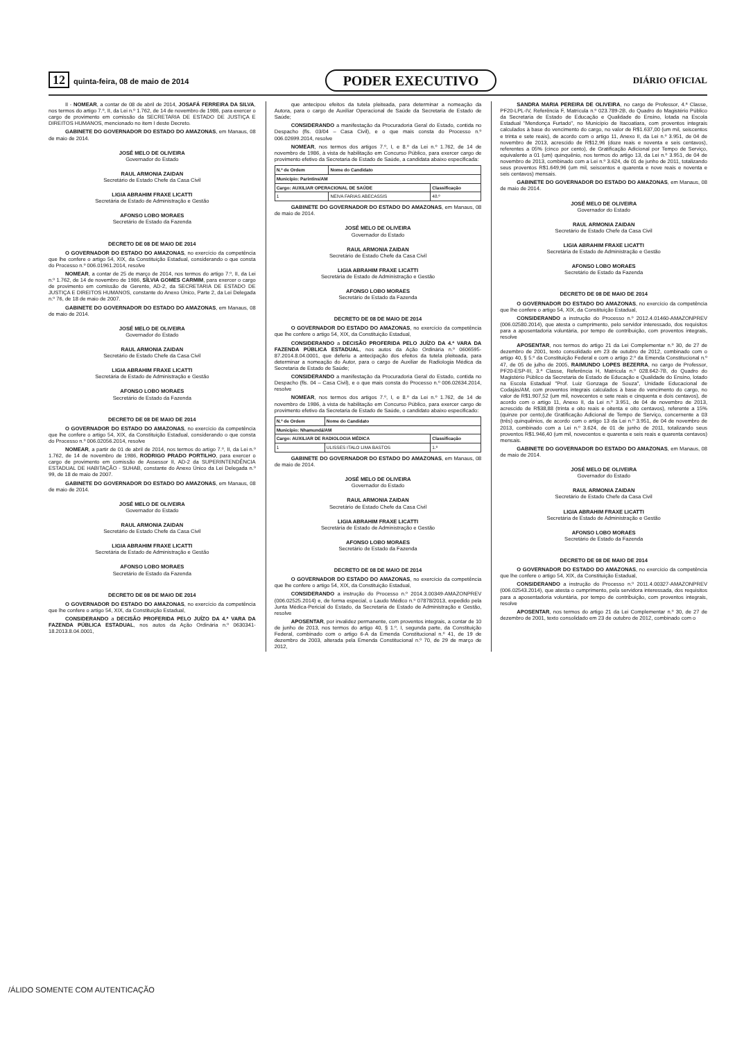12 quinta-feira, 08 de maio de 2014
PODER EXECUTIVO DIÁRIO OFICIAL
II - NOMEAR, a contar de 08 de abril de 2014, JOSAFÁ FERREIRA DA SILVA, nos termos do artigo 7.º, II, da Lei n.º 1.762, de 14 de novembro de 1986, para exercer o cargo de provimento em comissão da SECRETARIA DE ESTADO DE JUSTIÇA E DIREITOS HUMANOS, mencionado no item I deste Decreto.
GABINETE DO GOVERNADOR DO ESTADO DO AMAZONAS, em Manaus, 08 de maio de 2014.
JOSÉ MELO DE OLIVEIRA
Governador do Estado
RAUL ARMONIA ZAIDAN
Secretário de Estado Chefe da Casa Civil
LIGIA ABRAHIM FRAXE LICATTI
Secretária de Estado de Administração e Gestão
AFONSO LOBO MORAES
Secretário de Estado da Fazenda
DECRETO DE 08 DE MAIO DE 2014
O GOVERNADOR DO ESTADO DO AMAZONAS, no exercício da competência que lhe confere o artigo 54, XIX, da Constituição Estadual, considerando o que consta do Processo n.º 006.01961.2014, resolve
NOMEAR, a contar de 25 de março de 2014, nos termos do artigo 7.º, II, da Lei n.º 1.762, de 14 de novembro de 1986, SÍLVIA GOMES CARMIM, para exercer o cargo de provimento em comissão de Gerente, AD-2, da SECRETARIA DE ESTADO DE JUSTIÇA E DIREITOS HUMANOS, constante do Anexo Único, Parte 2, da Lei Delegada n.º 76, de 18 de maio de 2007.
GABINETE DO GOVERNADOR DO ESTADO DO AMAZONAS, em Manaus, 08 de maio de 2014.
JOSÉ MELO DE OLIVEIRA
Governador do Estado
RAUL ARMONIA ZAIDAN
Secretário de Estado Chefe da Casa Civil
LIGIA ABRAHIM FRAXE LICATTI
Secretária de Estado de Administração e Gestão
AFONSO LOBO MORAES
Secretário de Estado da Fazenda
DECRETO DE 08 DE MAIO DE 2014
O GOVERNADOR DO ESTADO DO AMAZONAS, no exercício da competência que lhe confere o artigo 54, XIX, da Constituição Estadual, considerando o que consta do Processo n.º 006.02056.2014, resolve
NOMEAR, a partir de 01 de abril de 2014, nos termos do artigo 7.º, II, da Lei n.º 1.762, de 14 de novembro de 1986, RODRIGO PRADO PORTILHO, para exercer o cargo de provimento em comissão de Assessor II, AD-2 da SUPERINTENDÊNCIA ESTADUAL DE HABITAÇÃO - SUHAB, constante do Anexo Único da Lei Delegada n.º 99, de 18 de maio de 2007.
GABINETE DO GOVERNADOR DO ESTADO DO AMAZONAS, em Manaus, 08 de maio de 2014.
JOSÉ MELO DE OLIVEIRA
Governador do Estado
RAUL ARMONIA ZAIDAN
Secretário de Estado Chefe da Casa Civil
LIGIA ABRAHIM FRAXE LICATTI
Secretária de Estado de Administração e Gestão
AFONSO LOBO MORAES
Secretário de Estado da Fazenda
DECRETO DE 08 DE MAIO DE 2014
O GOVERNADOR DO ESTADO DO AMAZONAS, no exercício da competência que lhe confere o artigo 54, XIX, da Constituição Estadual,
CONSIDERANDO a DECISÃO PROFERIDA PELO JUÍZO DA 4.ª VARA DA FAZENDA PÚBLICA ESTADUAL, nos autos da Ação Ordinária n.º 0630341-18.2013.8.04.0001,
que antecipou efeitos da tutela pleiteada, para determinar a nomeação da Autora, para o cargo de Auxiliar Operacional de Saúde da Secretaria de Estado de Saúde;
CONSIDERANDO a manifestação da Procuradoria Geral do Estado, contida no Despacho (fls. 03/04 – Casa Civil), e o que mais consta do Processo n.º 006.02699.2014, resolve
NOMEAR, nos termos dos artigos 7.º, I, e 8.º da Lei n.º 1.762, de 14 de novembro de 1986, à vista de habilitação em Concurso Público, para exercer cargo de provimento efetivo da Secretaria de Estado de Saúde, a candidata abaixo especificada:
| N.º de Ordem | Nome do Candidato | |
| --- | --- | --- |
| Município: Parintins/AM | | |
| Cargo: AUXILIAR OPERACIONAL DE SAÚDE | | Classificação |
| 1 | NEIVA FARIAS ABECASSIS | 48.º |
GABINETE DO GOVERNADOR DO ESTADO DO AMAZONAS, em Manaus, 08 de maio de 2014.
JOSÉ MELO DE OLIVEIRA
Governador do Estado
RAUL ARMONIA ZAIDAN
Secretário de Estado Chefe da Casa Civil
LIGIA ABRAHIM FRAXE LICATTI
Secretária de Estado de Administração e Gestão
AFONSO LOBO MORAES
Secretário de Estado da Fazenda
DECRETO DE 08 DE MAIO DE 2014
O GOVERNADOR DO ESTADO DO AMAZONAS, no exercício da competência que lhe confere o artigo 54, XIX, da Constituição Estadual,
CONSIDERANDO a DECISÃO PROFERIDA PELO JUÍZO DA 4.ª VARA DA FAZENDA PÚBLICA ESTADUAL, nos autos da Ação Ordinária n.º 0606595-87.2014.8.04.0001, que deferiu a antecipação dos efeitos da tutela pleiteada, para determinar a nomeação do Autor, para o cargo de Auxiliar de Radiologia Médica da Secretaria de Estado de Saúde;
CONSIDERANDO a manifestação da Procuradoria Geral do Estado, contida no Despacho (fls. 04 – Casa Civil), e o que mais consta do Processo n.º 006.02634.2014, resolve
NOMEAR, nos termos dos artigos 7.º, I, e 8.º da Lei n.º 1.762, de 14 de novembro de 1986, à vista de habilitação em Concurso Público, para exercer cargo de provimento efetivo da Secretaria de Estado de Saúde, o candidato abaixo especificado:
| N.º de Ordem | Nome do Candidato | |
| --- | --- | --- |
| Município: Nhamundá/AM | | |
| Cargo: AUXILIAR DE RADIOLOGIA MÉDICA | | Classificação |
| 1 | ULISSES ITALO LIMA BASTOS | 1.º |
GABINETE DO GOVERNADOR DO ESTADO DO AMAZONAS, em Manaus, 08 de maio de 2014.
JOSÉ MELO DE OLIVEIRA
Governador do Estado
RAUL ARMONIA ZAIDAN
Secretário de Estado Chefe da Casa Civil
LIGIA ABRAHIM FRAXE LICATTI
Secretária de Estado de Administração e Gestão
AFONSO LOBO MORAES
Secretário de Estado da Fazenda
DECRETO DE 08 DE MAIO DE 2014
O GOVERNADOR DO ESTADO DO AMAZONAS, no exercício da competência que lhe confere o artigo 54, XIX, da Constituição Estadual,
CONSIDERANDO a instrução do Processo n.º 2014.3.00349-AMAZONPREV (006.02525.2014) e, de forma especial, o Laudo Médico n.º 07878/2013, expedido pela Junta Médica-Pericial do Estado, da Secretaria de Estado de Administração e Gestão, resolve
APOSENTAR, por invalidez permanente, com proventos integrais, a contar de 10 de junho de 2013, nos termos do artigo 40, § 1.º, I, segunda parte, da Constituição Federal, combinado com o artigo 6-A da Emenda Constitucional n.º 41, de 19 de dezembro de 2003, alterada pela Emenda Constitucional n.º 70, de 29 de março de 2012,
SANDRA MARIA PEREIRA DE OLIVEIRA, no cargo de Professor, 4.ª Classe, PF20-LPL-IV, Referência F, Matrícula n.º 023.789-2B, do Quadro do Magistério Público da Secretaria de Estado de Educação e Qualidade do Ensino, lotada na Escola Estadual "Mendonça Furtado", no Município de Itacoatiara, com proventos integrais calculados à base do vencimento do cargo, no valor de R$1.637,00 (um mil, seiscentos e trinta e sete reais), de acordo com o artigo 11, Anexo II, da Lei n.º 3.951, de 04 de novembro de 2013, acrescido de R$12,96 (doze reais e noventa e seis centavos), referentes a 05% (cinco por cento), de Gratificação Adicional por Tempo de Serviço, equivalente a 01 (um) quinquênio, nos termos do artigo 13, da Lei n.º 3.951, de 04 de novembro de 2013, combinado com a Lei n.º 3.624, de 01 de junho de 2011, totalizando seus proventos R$1.649,96 (um mil, seiscentos e quarenta e nove reais e noventa e seis centavos) mensais.
GABINETE DO GOVERNADOR DO ESTADO DO AMAZONAS, em Manaus, 08 de maio de 2014.
JOSÉ MELO DE OLIVEIRA
Governador do Estado
RAUL ARMONIA ZAIDAN
Secretário de Estado Chefe da Casa Civil
LIGIA ABRAHIM FRAXE LICATTI
Secretária de Estado de Administração e Gestão
AFONSO LOBO MORAES
Secretário de Estado da Fazenda
DECRETO DE 08 DE MAIO DE 2014
O GOVERNADOR DO ESTADO DO AMAZONAS, no exercício da competência que lhe confere o artigo 54, XIX, da Constituição Estadual,
CONSIDERANDO a instrução do Processo n.º 2012.4.01460-AMAZONPREV (006.02580.2014), que atesta o cumprimento, pelo servidor interessado, dos requisitos para a aposentadoria voluntária, por tempo de contribuição, com proventos integrais, resolve
APOSENTAR, nos termos do artigo 21 da Lei Complementar n.º 30, de 27 de dezembro de 2001, texto consolidado em 23 de outubro de 2012, combinado com o artigo 40, § 5.º da Constituição Federal e com o artigo 2.º da Emenda Constitucional n.º 47, de 05 de julho de 2005, RAIMUNDO LOPES BEZERRA, no cargo de Professor, PF20-ESP-III, 3.ª Classe, Referência H, Matrícula n.º 028.642-7B, do Quadro do Magistério Público da Secretaria de Estado de Educação e Qualidade do Ensino, lotado na Escola Estadual "Prof. Luiz Gonzaga de Souza", Unidade Educacional de Codajás/AM, com proventos integrais calculados à base do vencimento do cargo, no valor de R$1.907,52 (um mil, novecentos e sete reais e cinquenta e dois centavos), de acordo com o artigo 11, Anexo II, da Lei n.º 3.951, de 04 de novembro de 2013, acrescido de R$38,88 (trinta e oito reais e oitenta e oito centavos), referente a 15% (quinze por cento),de Gratificação Adicional de Tempo de Serviço, concernente a 03 (três) quinquênios, de acordo com o artigo 13 da Lei n.º 3.951, de 04 de novembro de 2013, combinado com a Lei n.º 3.624, de 01 de junho de 2011, totalizando seus proventos R$1.946,40 (um mil, novecentos e quarenta e seis reais e quarenta centavos) mensais.
GABINETE DO GOVERNADOR DO ESTADO DO AMAZONAS, em Manaus, 08 de maio de 2014.
JOSÉ MELO DE OLIVEIRA
Governador do Estado
RAUL ARMONIA ZAIDAN
Secretário de Estado Chefe da Casa Civil
LIGIA ABRAHIM FRAXE LICATTI
Secretária de Estado de Administração e Gestão
AFONSO LOBO MORAES
Secretário de Estado da Fazenda
DECRETO DE 08 DE MAIO DE 2014
O GOVERNADOR DO ESTADO DO AMAZONAS, no exercício da competência que lhe confere o artigo 54, XIX, da Constituição Estadual,
CONSIDERANDO a instrução do Processo n.º 2011.4.00327-AMAZONPREV (006.02543.2014), que atesta o cumprimento, pela servidora interessada, dos requisitos para a aposentadoria voluntária, por tempo de contribuição, com proventos integrais, resolve
APOSENTAR, nos termos do artigo 21 da Lei Complementar n.º 30, de 27 de dezembro de 2001, texto consolidado em 23 de outubro de 2012, combinado com o
/ÁLIDO SOMENTE COM AUTENTICAÇÃO